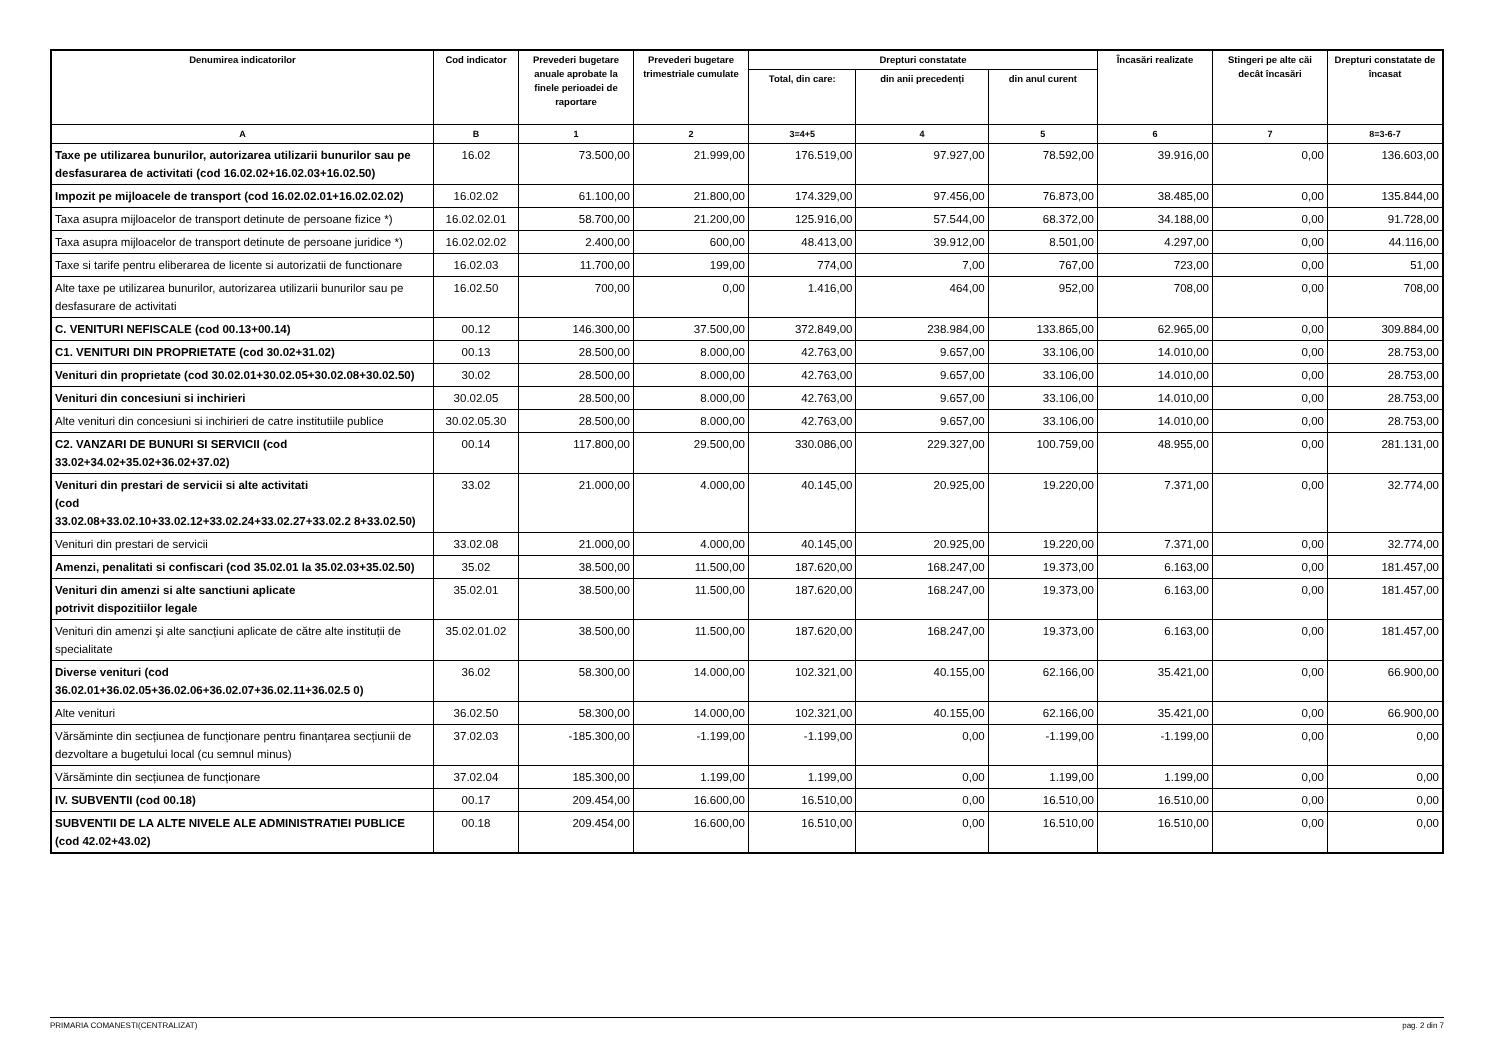| Denumirea indicatorilor | Cod indicator | Prevederi bugetare anuale aprobate la finele perioadei de raportare | Prevederi bugetare trimestriale cumulate | Drepturi constatate | | | Încasări realizate | Stingeri pe alte căi decât încasări | Drepturi constatate de încasat |
| --- | --- | --- | --- | --- | --- | --- | --- | --- | --- |
| | | | | Total, din care: | din anii precedenți | din anul curent | | | |
| A | B | 1 | 2 | 3=4+5 | 4 | 5 | 6 | 7 | 8=3-6-7 |
| Taxe pe utilizarea bunurilor, autorizarea utilizarii bunurilor sau pe desfasurarea de activitati (cod 16.02.02+16.02.03+16.02.50) | 16.02 | 73.500,00 | 21.999,00 | 176.519,00 | 97.927,00 | 78.592,00 | 39.916,00 | 0,00 | 136.603,00 |
| Impozit pe mijloacele de transport (cod 16.02.02.01+16.02.02.02) | 16.02.02 | 61.100,00 | 21.800,00 | 174.329,00 | 97.456,00 | 76.873,00 | 38.485,00 | 0,00 | 135.844,00 |
| Taxa asupra mijloacelor de transport detinute de persoane fizice *) | 16.02.02.01 | 58.700,00 | 21.200,00 | 125.916,00 | 57.544,00 | 68.372,00 | 34.188,00 | 0,00 | 91.728,00 |
| Taxa asupra mijloacelor de transport detinute de persoane juridice *) | 16.02.02.02 | 2.400,00 | 600,00 | 48.413,00 | 39.912,00 | 8.501,00 | 4.297,00 | 0,00 | 44.116,00 |
| Taxe si tarife pentru eliberarea de licente si autorizatii de functionare | 16.02.03 | 11.700,00 | 199,00 | 774,00 | 7,00 | 767,00 | 723,00 | 0,00 | 51,00 |
| Alte taxe pe utilizarea bunurilor, autorizarea utilizarii bunurilor sau pe desfasurare de activitati | 16.02.50 | 700,00 | 0,00 | 1.416,00 | 464,00 | 952,00 | 708,00 | 0,00 | 708,00 |
| C. VENITURI NEFISCALE (cod 00.13+00.14) | 00.12 | 146.300,00 | 37.500,00 | 372.849,00 | 238.984,00 | 133.865,00 | 62.965,00 | 0,00 | 309.884,00 |
| C1. VENITURI DIN PROPRIETATE (cod 30.02+31.02) | 00.13 | 28.500,00 | 8.000,00 | 42.763,00 | 9.657,00 | 33.106,00 | 14.010,00 | 0,00 | 28.753,00 |
| Venituri din proprietate (cod 30.02.01+30.02.05+30.02.08+30.02.50) | 30.02 | 28.500,00 | 8.000,00 | 42.763,00 | 9.657,00 | 33.106,00 | 14.010,00 | 0,00 | 28.753,00 |
| Venituri din concesiuni si inchirieri | 30.02.05 | 28.500,00 | 8.000,00 | 42.763,00 | 9.657,00 | 33.106,00 | 14.010,00 | 0,00 | 28.753,00 |
| Alte venituri din concesiuni si inchirieri de catre institutiile publice | 30.02.05.30 | 28.500,00 | 8.000,00 | 42.763,00 | 9.657,00 | 33.106,00 | 14.010,00 | 0,00 | 28.753,00 |
| C2. VANZARI DE BUNURI SI SERVICII (cod 33.02+34.02+35.02+36.02+37.02) | 00.14 | 117.800,00 | 29.500,00 | 330.086,00 | 229.327,00 | 100.759,00 | 48.955,00 | 0,00 | 281.131,00 |
| Venituri din prestari de servicii si alte activitati (cod 33.02.08+33.02.10+33.02.12+33.02.24+33.02.27+33.02.2 8+33.02.50) | 33.02 | 21.000,00 | 4.000,00 | 40.145,00 | 20.925,00 | 19.220,00 | 7.371,00 | 0,00 | 32.774,00 |
| Venituri din prestari de servicii | 33.02.08 | 21.000,00 | 4.000,00 | 40.145,00 | 20.925,00 | 19.220,00 | 7.371,00 | 0,00 | 32.774,00 |
| Amenzi, penalitati si confiscari (cod 35.02.01 la 35.02.03+35.02.50) | 35.02 | 38.500,00 | 11.500,00 | 187.620,00 | 168.247,00 | 19.373,00 | 6.163,00 | 0,00 | 181.457,00 |
| Venituri din amenzi si alte sanctiuni aplicate potrivit dispozitiilor legale | 35.02.01 | 38.500,00 | 11.500,00 | 187.620,00 | 168.247,00 | 19.373,00 | 6.163,00 | 0,00 | 181.457,00 |
| Venituri din amenzi şi alte sancțiuni aplicate de către alte instituții de specialitate | 35.02.01.02 | 38.500,00 | 11.500,00 | 187.620,00 | 168.247,00 | 19.373,00 | 6.163,00 | 0,00 | 181.457,00 |
| Diverse venituri (cod 36.02.01+36.02.05+36.02.06+36.02.07+36.02.11+36.02.5 0) | 36.02 | 58.300,00 | 14.000,00 | 102.321,00 | 40.155,00 | 62.166,00 | 35.421,00 | 0,00 | 66.900,00 |
| Alte venituri | 36.02.50 | 58.300,00 | 14.000,00 | 102.321,00 | 40.155,00 | 62.166,00 | 35.421,00 | 0,00 | 66.900,00 |
| Vărsăminte din secțiunea de funcționare pentru finanțarea secțiunii de dezvoltare a bugetului local (cu semnul minus) | 37.02.03 | -185.300,00 | -1.199,00 | -1.199,00 | 0,00 | -1.199,00 | -1.199,00 | 0,00 | 0,00 |
| Vărsăminte din secțiunea de funcționare | 37.02.04 | 185.300,00 | 1.199,00 | 1.199,00 | 0,00 | 1.199,00 | 1.199,00 | 0,00 | 0,00 |
| IV. SUBVENTII (cod 00.18) | 00.17 | 209.454,00 | 16.600,00 | 16.510,00 | 0,00 | 16.510,00 | 16.510,00 | 0,00 | 0,00 |
| SUBVENTII DE LA ALTE NIVELE ALE ADMINISTRATIEI PUBLICE (cod 42.02+43.02) | 00.18 | 209.454,00 | 16.600,00 | 16.510,00 | 0,00 | 16.510,00 | 16.510,00 | 0,00 | 0,00 |
PRIMARIA COMANESTI(CENTRALIZAT) pag. 2 din 7